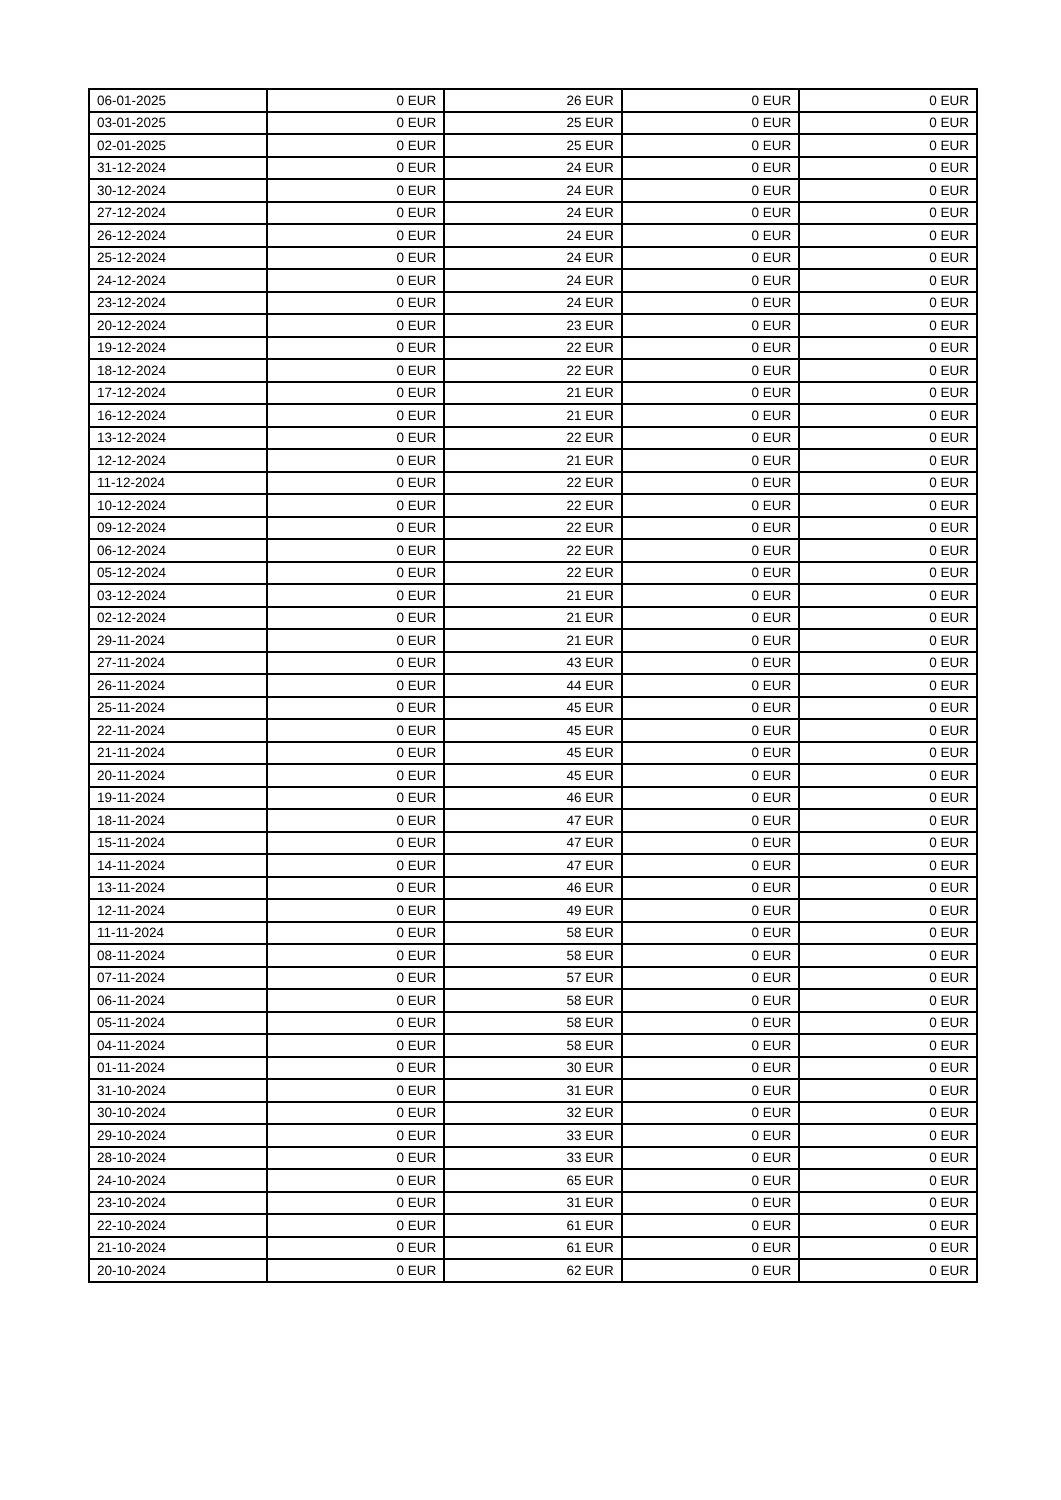| 06-01-2025 | 0 EUR | 26 EUR | 0 EUR | 0 EUR |
| 03-01-2025 | 0 EUR | 25 EUR | 0 EUR | 0 EUR |
| 02-01-2025 | 0 EUR | 25 EUR | 0 EUR | 0 EUR |
| 31-12-2024 | 0 EUR | 24 EUR | 0 EUR | 0 EUR |
| 30-12-2024 | 0 EUR | 24 EUR | 0 EUR | 0 EUR |
| 27-12-2024 | 0 EUR | 24 EUR | 0 EUR | 0 EUR |
| 26-12-2024 | 0 EUR | 24 EUR | 0 EUR | 0 EUR |
| 25-12-2024 | 0 EUR | 24 EUR | 0 EUR | 0 EUR |
| 24-12-2024 | 0 EUR | 24 EUR | 0 EUR | 0 EUR |
| 23-12-2024 | 0 EUR | 24 EUR | 0 EUR | 0 EUR |
| 20-12-2024 | 0 EUR | 23 EUR | 0 EUR | 0 EUR |
| 19-12-2024 | 0 EUR | 22 EUR | 0 EUR | 0 EUR |
| 18-12-2024 | 0 EUR | 22 EUR | 0 EUR | 0 EUR |
| 17-12-2024 | 0 EUR | 21 EUR | 0 EUR | 0 EUR |
| 16-12-2024 | 0 EUR | 21 EUR | 0 EUR | 0 EUR |
| 13-12-2024 | 0 EUR | 22 EUR | 0 EUR | 0 EUR |
| 12-12-2024 | 0 EUR | 21 EUR | 0 EUR | 0 EUR |
| 11-12-2024 | 0 EUR | 22 EUR | 0 EUR | 0 EUR |
| 10-12-2024 | 0 EUR | 22 EUR | 0 EUR | 0 EUR |
| 09-12-2024 | 0 EUR | 22 EUR | 0 EUR | 0 EUR |
| 06-12-2024 | 0 EUR | 22 EUR | 0 EUR | 0 EUR |
| 05-12-2024 | 0 EUR | 22 EUR | 0 EUR | 0 EUR |
| 03-12-2024 | 0 EUR | 21 EUR | 0 EUR | 0 EUR |
| 02-12-2024 | 0 EUR | 21 EUR | 0 EUR | 0 EUR |
| 29-11-2024 | 0 EUR | 21 EUR | 0 EUR | 0 EUR |
| 27-11-2024 | 0 EUR | 43 EUR | 0 EUR | 0 EUR |
| 26-11-2024 | 0 EUR | 44 EUR | 0 EUR | 0 EUR |
| 25-11-2024 | 0 EUR | 45 EUR | 0 EUR | 0 EUR |
| 22-11-2024 | 0 EUR | 45 EUR | 0 EUR | 0 EUR |
| 21-11-2024 | 0 EUR | 45 EUR | 0 EUR | 0 EUR |
| 20-11-2024 | 0 EUR | 45 EUR | 0 EUR | 0 EUR |
| 19-11-2024 | 0 EUR | 46 EUR | 0 EUR | 0 EUR |
| 18-11-2024 | 0 EUR | 47 EUR | 0 EUR | 0 EUR |
| 15-11-2024 | 0 EUR | 47 EUR | 0 EUR | 0 EUR |
| 14-11-2024 | 0 EUR | 47 EUR | 0 EUR | 0 EUR |
| 13-11-2024 | 0 EUR | 46 EUR | 0 EUR | 0 EUR |
| 12-11-2024 | 0 EUR | 49 EUR | 0 EUR | 0 EUR |
| 11-11-2024 | 0 EUR | 58 EUR | 0 EUR | 0 EUR |
| 08-11-2024 | 0 EUR | 58 EUR | 0 EUR | 0 EUR |
| 07-11-2024 | 0 EUR | 57 EUR | 0 EUR | 0 EUR |
| 06-11-2024 | 0 EUR | 58 EUR | 0 EUR | 0 EUR |
| 05-11-2024 | 0 EUR | 58 EUR | 0 EUR | 0 EUR |
| 04-11-2024 | 0 EUR | 58 EUR | 0 EUR | 0 EUR |
| 01-11-2024 | 0 EUR | 30 EUR | 0 EUR | 0 EUR |
| 31-10-2024 | 0 EUR | 31 EUR | 0 EUR | 0 EUR |
| 30-10-2024 | 0 EUR | 32 EUR | 0 EUR | 0 EUR |
| 29-10-2024 | 0 EUR | 33 EUR | 0 EUR | 0 EUR |
| 28-10-2024 | 0 EUR | 33 EUR | 0 EUR | 0 EUR |
| 24-10-2024 | 0 EUR | 65 EUR | 0 EUR | 0 EUR |
| 23-10-2024 | 0 EUR | 31 EUR | 0 EUR | 0 EUR |
| 22-10-2024 | 0 EUR | 61 EUR | 0 EUR | 0 EUR |
| 21-10-2024 | 0 EUR | 61 EUR | 0 EUR | 0 EUR |
| 20-10-2024 | 0 EUR | 62 EUR | 0 EUR | 0 EUR |